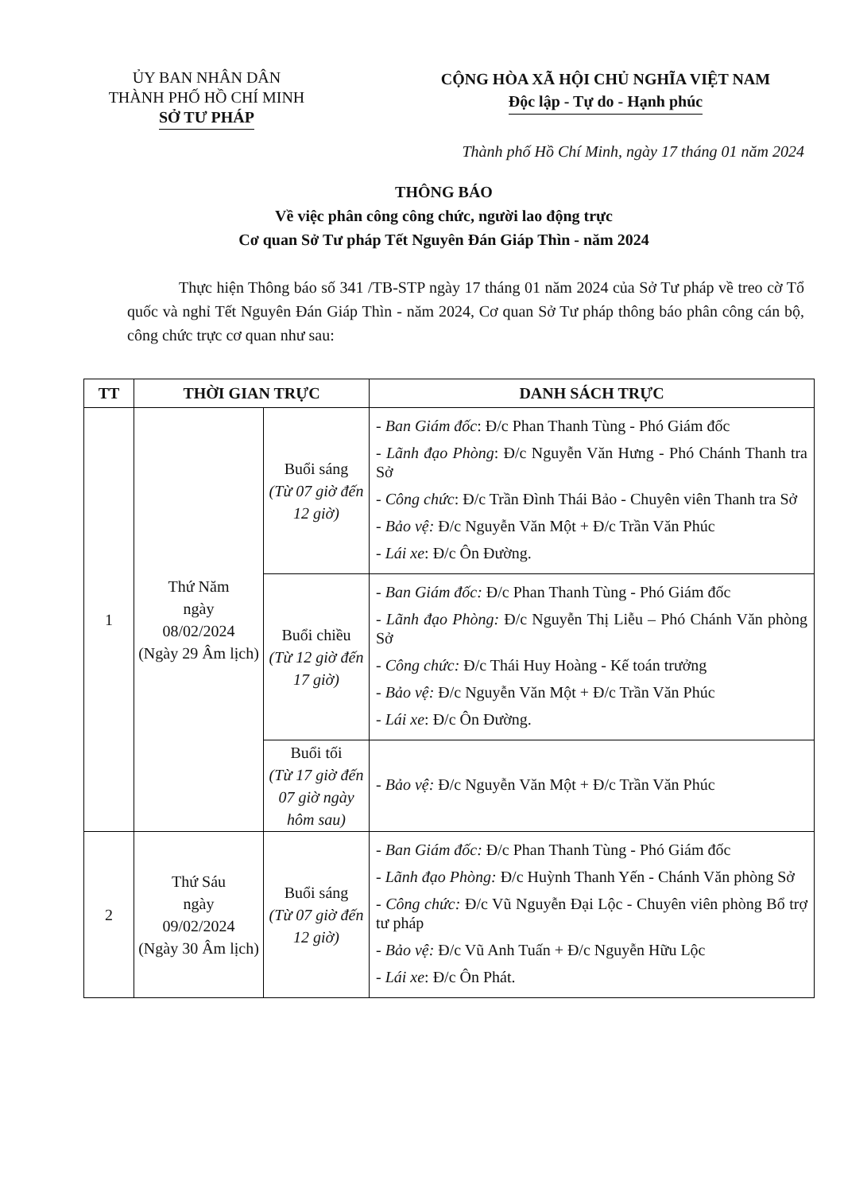ỦY BAN NHÂN DÂN
THÀNH PHỐ HỒ CHÍ MINH
SỞ TƯ PHÁP
CỘNG HÒA XÃ HỘI CHỦ NGHĨA VIỆT NAM
Độc lập - Tự do - Hạnh phúc
Thành phố Hồ Chí Minh, ngày 17 tháng 01 năm 2024
THÔNG BÁO
Về việc phân công công chức, người lao động trực
Cơ quan Sở Tư pháp Tết Nguyên Đán Giáp Thìn - năm 2024
Thực hiện Thông báo số 341 /TB-STP ngày 17 tháng 01 năm 2024 của Sở Tư pháp về treo cờ Tổ quốc và nghỉ Tết Nguyên Đán Giáp Thìn - năm 2024, Cơ quan Sở Tư pháp thông báo phân công cán bộ, công chức trực cơ quan như sau:
| TT | THỜI GIAN TRỰC | | DANH SÁCH TRỰC |
| --- | --- | --- | --- |
| 1 | Thứ Năm ngày 08/02/2024 (Ngày 29 Âm lịch) | Buổi sáng (Từ 07 giờ đến 12 giờ) | - Ban Giám đốc : Đ/c Phan Thanh Tùng - Phó Giám đốc - Lãnh đạo Phòng : Đ/c Nguyễn Văn Hưng - Phó Chánh Thanh tra Sở - Công chức : Đ/c Trần Đình Thái Bảo - Chuyên viên Thanh tra Sở - Bảo vệ: Đ/c Nguyễn Văn Một + Đ/c Trần Văn Phúc - Lái xe : Đ/c Ôn Đường. |
| | | Buổi chiều (Từ 12 giờ đến 17 giờ) | - Ban Giám đốc: Đ/c Phan Thanh Tùng - Phó Giám đốc - Lãnh đạo Phòng: Đ/c Nguyễn Thị Liễu – Phó Chánh Văn phòng Sở - Công chức: Đ/c Thái Huy Hoàng - Kế toán trưởng - Bảo vệ: Đ/c Nguyễn Văn Một + Đ/c Trần Văn Phúc - Lái xe : Đ/c Ôn Đường. |
| | | Buổi tối (Từ 17 giờ đến 07 giờ ngày hôm sau) | - Bảo vệ: Đ/c Nguyễn Văn Một + Đ/c Trần Văn Phúc |
| 2 | Thứ Sáu ngày 09/02/2024 (Ngày 30 Âm lịch) | Buổi sáng (Từ 07 giờ đến 12 giờ) | - Ban Giám đốc: Đ/c Phan Thanh Tùng - Phó Giám đốc - Lãnh đạo Phòng: Đ/c Huỳnh Thanh Yến - Chánh Văn phòng Sở - Công chức: Đ/c Vũ Nguyễn Đại Lộc - Chuyên viên phòng Bổ trợ tư pháp - Bảo vệ: Đ/c Vũ Anh Tuấn + Đ/c Nguyễn Hữu Lộc - Lái xe : Đ/c Ôn Phát. |